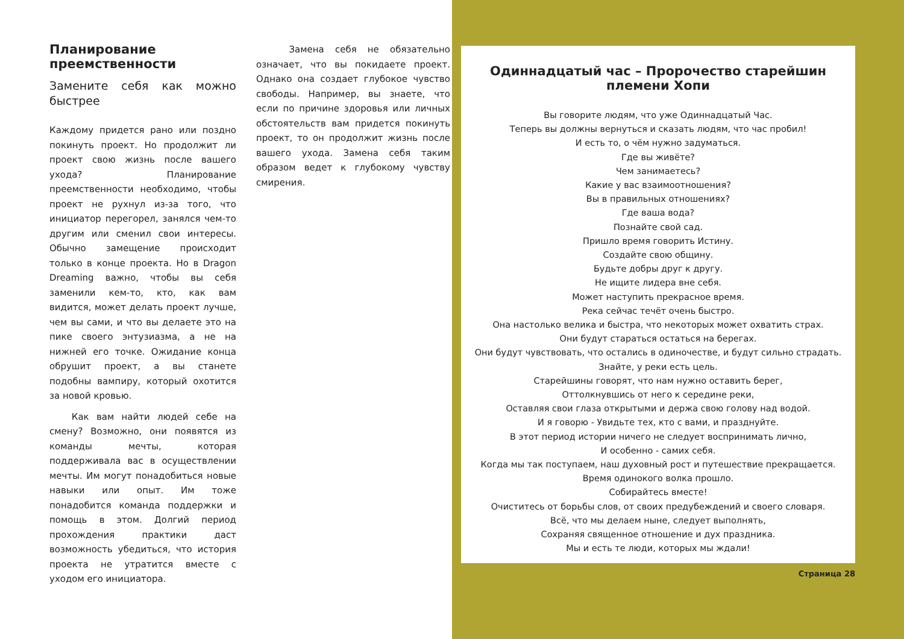Планирование преемственности
Замените себя как можно быстрее
Каждому придется рано или поздно покинуть проект. Но продолжит ли проект свою жизнь после вашего ухода? Планирование преемственности необходимо, чтобы проект не рухнул из-за того, что инициатор перегорел, занялся чем-то другим или сменил свои интересы. Обычно замещение происходит только в конце проекта. Но в Dragon Dreaming важно, чтобы вы себя заменили кем-то, кто, как вам видится, может делать проект лучше, чем вы сами, и что вы делаете это на пике своего энтузиазма, а не на нижней его точке. Ожидание конца обрушит проект, а вы станете подобны вампиру, который охотится за новой кровью.
Как вам найти людей себе на смену? Возможно, они появятся из команды мечты, которая поддерживала вас в осуществлении мечты. Им могут понадобиться новые навыки или опыт. Им тоже понадобится команда поддержки и помощь в этом. Долгий период прохождения практики даст возможность убедиться, что история проекта не утратится вместе с уходом его инициатора.
Замена себя не обязательно означает, что вы покидаете проект. Однако она создает глубокое чувство свободы. Например, вы знаете, что если по причине здоровья или личных обстоятельств вам придется покинуть проект, то он продолжит жизнь после вашего ухода. Замена себя таким образом ведет к глубокому чувству смирения.
Одиннадцатый час – Пророчество старейшин племени Хопи
Вы говорите людям, что уже Одиннадцатый Час.
Теперь вы должны вернуться и сказать людям, что час пробил!
И есть то, о чём нужно задуматься.
Где вы живёте?
Чем занимаетесь?
Какие у вас взаимоотношения?
Вы в правильных отношениях?
Где ваша вода?
Познайте свой сад.
Пришло время говорить Истину.
Создайте свою общину.
Будьте добры друг к другу.
Не ищите лидера вне себя.
Может наступить прекрасное время.
Река сейчас течёт очень быстро.
Она настолько велика и быстра, что некоторых может охватить страх.
Они будут стараться остаться на берегах.
Они будут чувствовать, что остались в одиночестве, и будут сильно страдать.
Знайте, у реки есть цель.
Старейшины говорят, что нам нужно оставить берег,
Оттолкнувшись от него к середине реки,
Оставляя свои глаза открытыми и держа свою голову над водой.
И я говорю - Увидьте тех, кто с вами, и празднуйте.
В этот период истории ничего не следует воспринимать лично,
И особенно - самих себя.
Когда мы так поступаем, наш духовный рост и путешествие прекращается.
Время одинокого волка прошло.
Собирайтесь вместе!
Очиститесь от борьбы слов, от своих предубеждений и своего словаря.
Всё, что мы делаем ныне, следует выполнять,
Сохраняя священное отношение и дух праздника.
Мы и есть те люди, которых мы ждали!
Страница 28